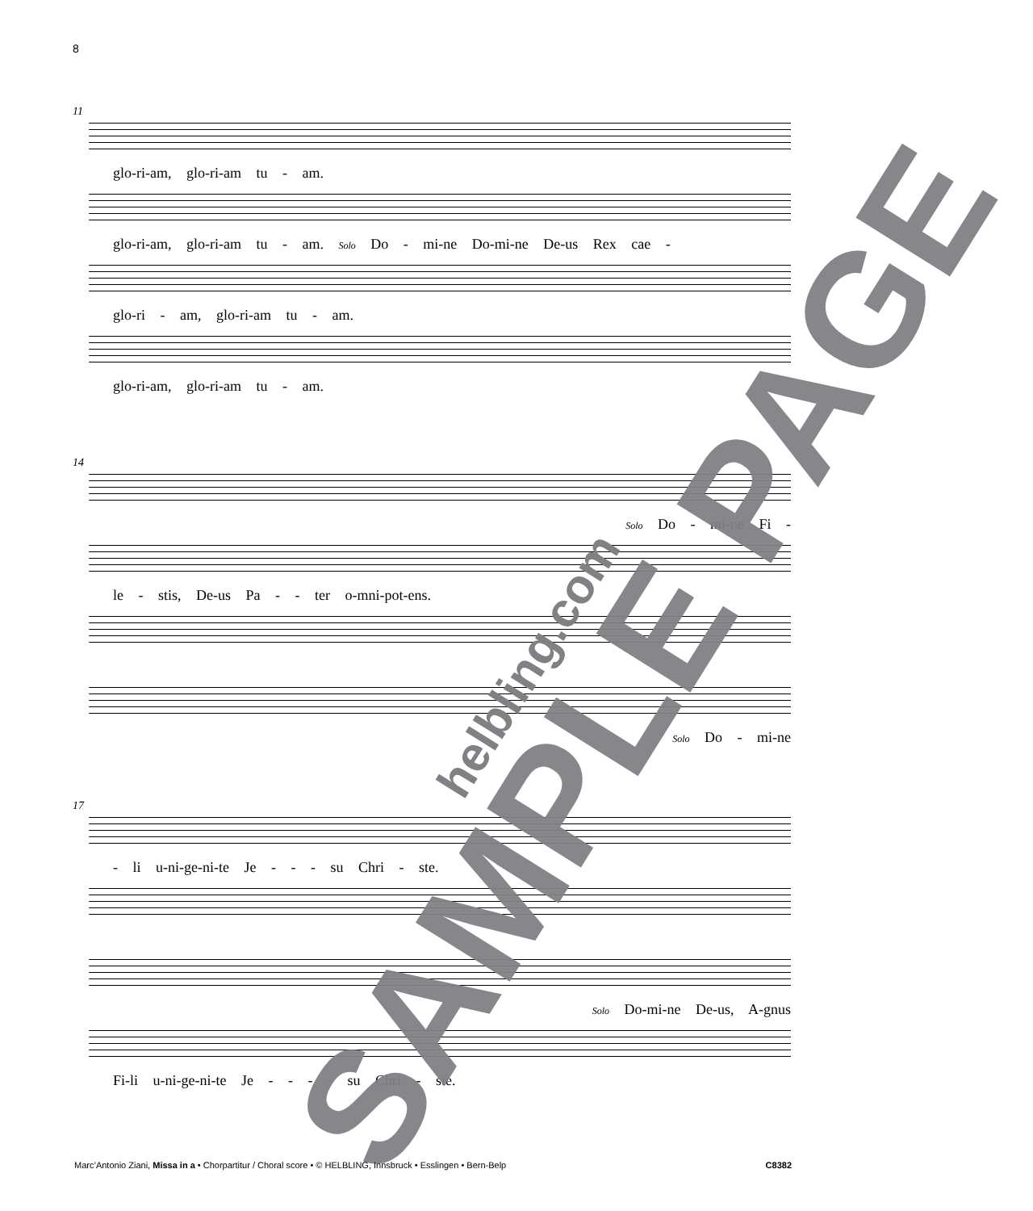8
11
glo-ri-am, glo-ri-am tu - am.
glo-ri-am, glo-ri-am tu - am. Solo Do - mi-ne Do-mi-ne De-us Rex cae -
glo-ri - am, glo-ri-am tu - am.
glo-ri-am, glo-ri-am tu - am.
14
Solo Do - mi-ne Fi -
le - stis, De-us Pa - - ter o-mni-pot-ens.
Solo Do - mi-ne
17
- li u-ni-ge-ni-te Je - - - su Chri - ste.
Solo Do-mi-ne De-us, A-gnus
Fi-li u-ni-ge-ni-te Je - - - - su Chri - ste.
SAMPLE PAGE helbling.com
Marc’Antonio Ziani, Missa in a • Chorpartitur / Choral score • © HELBLING, Innsbruck • Esslingen • Bern-Belp C8382